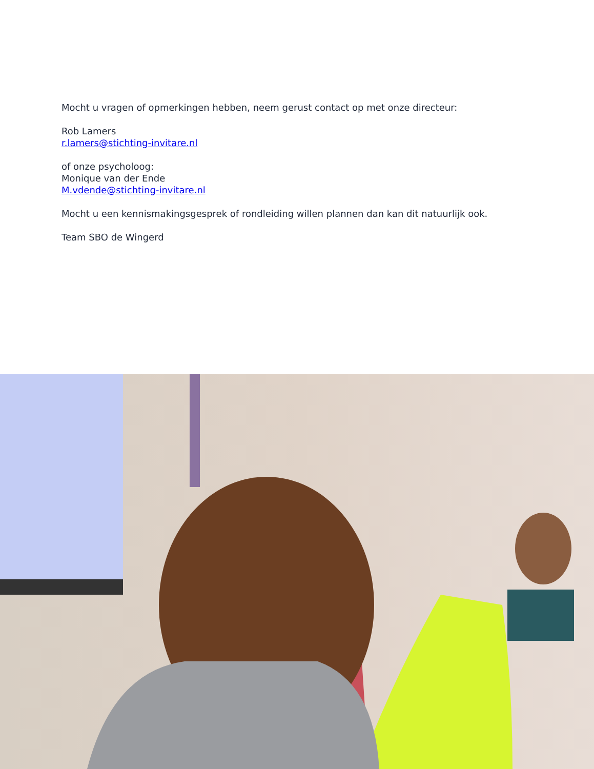Mocht u vragen of opmerkingen hebben, neem gerust contact op met onze directeur:
Rob Lamers
r.lamers@stichting-invitare.nl
of onze psycholoog:
Monique van der Ende
M.vdende@stichting-invitare.nl
Mocht u een kennismakingsgesprek of rondleiding willen plannen dan kan dit natuurlijk ook.
Team SBO de Wingerd